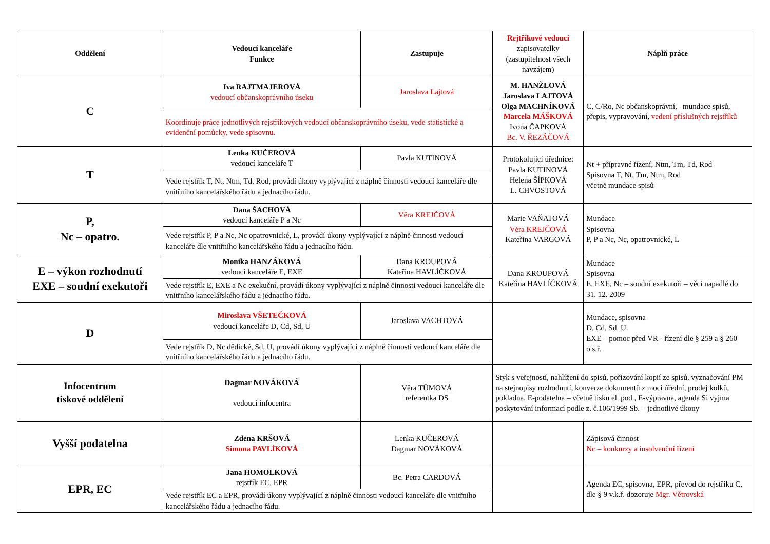| Oddělení | Vedoucí kanceláře Funkce | Zastupuje | Rejtříkové vedoucí zapisovatelky (zastupitelnost všech navzájem) | Náplň práce |
| C | Iva RAJTMAJEROVÁ vedoucí občanskoprávního úseku | Jaroslava Lajtová | M. HANŽLOVÁ Jaroslava LAJTOVÁ Olga MACHNÍKOVÁ Marcela MÁŠKOVÁ Ivona ČAPKOVÁ Bc. V. ŘEZÁČOVÁ | C, C/Ro, Nc občanskoprávní,– mundace spisů, přepis, vypravování, vedení příslušných rejstříků |
| | Koordinuje práce jednotlivých rejstříkových vedoucí občanskoprávního úseku, vede statistické a evidenční pomůcky, vede spisovnu. | | | |
| T | Lenka KUČEROVÁ vedoucí kanceláře T | Pavla KUTINOVÁ | Protokolující úřednice: Pavla KUTINOVÁ Helena ŠÍPKOVÁ L. CHVOSTOVÁ | Nt + přípravné řízení, Ntm, Tm, Td, Rod Spisovna T, Nt, Tm, Ntm, Rod včetně mundace spisů |
| | Vede rejstřík T, Nt, Ntm, Td, Rod, provádí úkony vyplývající z náplně činnosti vedoucí kanceláře dle vnitřního kancelářského řádu a jednacího řádu. | | | |
| P, Nc – opatro. | Dana ŠACHOVÁ vedoucí kanceláře P a Nc | Věra KREJČOVÁ | Marie VAŇATOVÁ Věra KREJČOVÁ Kateřina VARGOVÁ | Mundace Spisovna P, P a Nc, Nc, opatrovnické, L |
| | Vede rejstřík P, P a Nc, Nc opatrovnické, L, provádí úkony vyplývající z náplně činnosti vedoucí kanceláře dle vnitřního kancelářského řádu a jednacího řádu. | | | |
| E – výkon rozhodnutí EXE – soudní exekutoři | Monika HANZÁKOVÁ vedoucí kanceláře E, EXE | Dana KROUPOVÁ Kateřina HAVLÍČKOVÁ | Dana KROUPOVÁ Kateřina HAVLÍČKOVÁ | Mundace Spisovna E, EXE, Nc – soudní exekutoři – věci napadlé do 31. 12. 2009 |
| | Vede rejstřík E, EXE a Nc exekuční, provádí úkony vyplývající z náplně činnosti vedoucí kanceláře dle vnitřního kancelářského řádu a jednacího řádu. | | | |
| D | Miroslava VŠETEČKOVÁ vedoucí kanceláře D, Cd, Sd, U | Jaroslava VACHTOVÁ | | Mundace, spisovna D, Cd, Sd, U. EXE – pomoc před VR - řízení dle § 259 a § 260 o.s.ř. |
| | Vede rejstřík D, Nc dědické, Sd, U, provádí úkony vyplývající z náplně činnosti vedoucí kanceláře dle vnitřního kancelářského řádu a jednacího řádu. | | | |
| Infocentrum tiskové oddělení | Dagmar NOVÁKOVÁ vedoucí infocentra | Věra TŮMOVÁ referentka DS | Styk s veřejností, nahlížení do spisů, pořizování kopií ze spisů, vyznačování PM na stejnopisy rozhodnutí, konverze dokumentů z moci úřední, prodej kolků, pokladna, E-podatelna – včetně tisku el. pod., E-výpravna, agenda Si vyjma poskytování informací podle z. č.106/1999 Sb. – jednotlivé úkony | |
| Vyšší podatelna | Zdena KRŠOVÁ Simona PAVLÍKOVÁ | Lenka KUČEROVÁ Dagmar NOVÁKOVÁ | | Zápisová činnost Nc – konkurzy a insolvenční řízení |
| EPR, EC | Jana HOMOLKOVÁ rejstřík EC, EPR | Bc. Petra CARDOVÁ | | Agenda EC, spisovna, EPR, převod do rejstříku C, dle § 9 v.k.ř. dozoruje Mgr. Větrovská |
| | Vede rejstřík EC a EPR, provádí úkony vyplývající z náplně činnosti vedoucí kanceláře dle vnitřního kancelářského řádu a jednacího řádu. | | | |